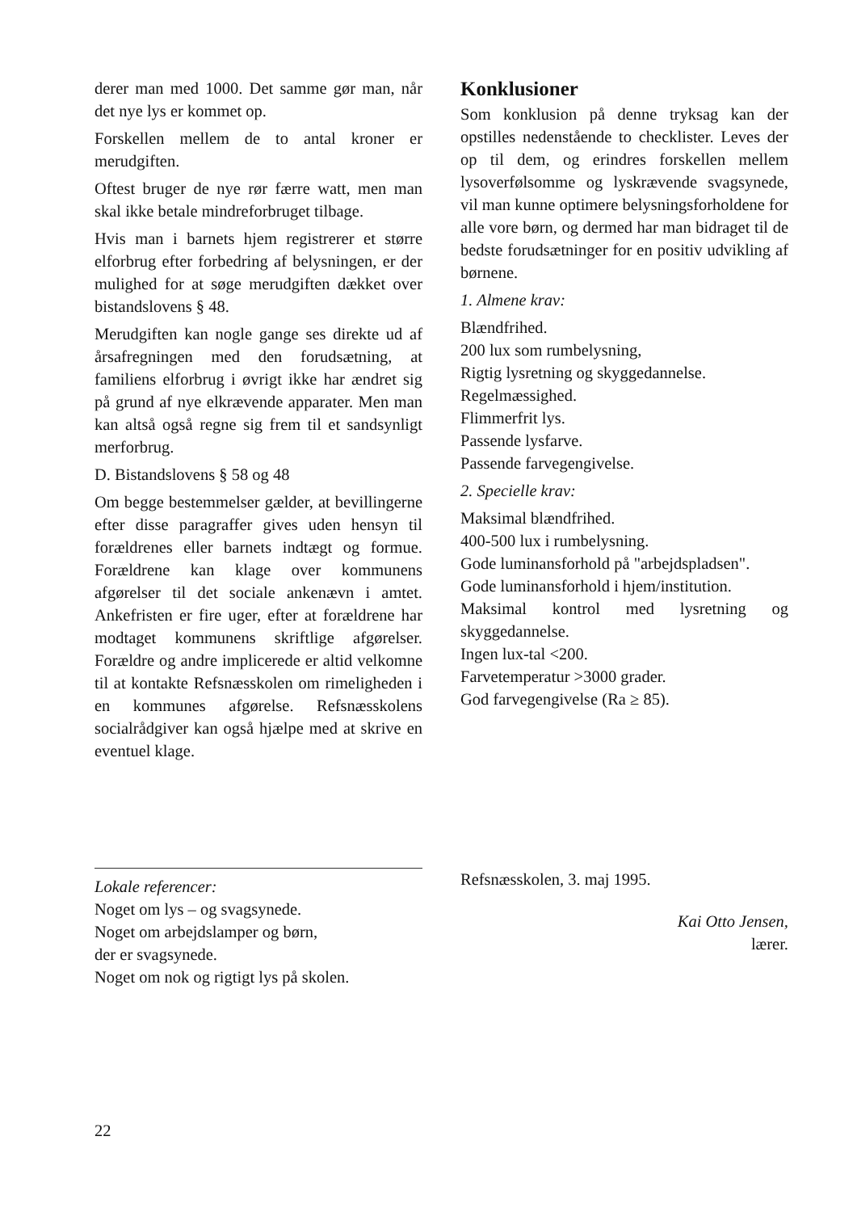derer man med 1000. Det samme gør man, når det nye lys er kommet op.
Forskellen mellem de to antal kroner er merudgiften.
Oftest bruger de nye rør færre watt, men man skal ikke betale mindreforbruget tilbage.
Hvis man i barnets hjem registrerer et større elforbrug efter forbedring af belysningen, er der mulighed for at søge merudgiften dækket over bistandslovens § 48.
Merudgiften kan nogle gange ses direkte ud af årsafregningen med den forudsætning, at familiens elforbrug i øvrigt ikke har ændret sig på grund af nye elkrævende apparater. Men man kan altså også regne sig frem til et sandsynligt merforbrug.
D. Bistandslovens § 58 og 48
Om begge bestemmelser gælder, at bevillingerne efter disse paragraffer gives uden hensyn til forældrenes eller barnets indtægt og formue. Forældrene kan klage over kommunens afgørelser til det sociale ankenævn i amtet. Ankefristen er fire uger, efter at forældrene har modtaget kommunens skriftlige afgørelser. Forældre og andre implicerede er altid velkomne til at kontakte Refsnæsskolen om rimeligheden i en kommunes afgørelse. Refsnæsskolens socialrådgiver kan også hjælpe med at skrive en eventuel klage.
Konklusioner
Som konklusion på denne tryksag kan der opstilles nedenstående to checklister. Leves der op til dem, og erindres forskellen mellem lysoverfølsomme og lyskrævende svagsynede, vil man kunne optimere belysningsforholdene for alle vore børn, og dermed har man bidraget til de bedste forudsætninger for en positiv udvikling af børnene.
1. Almene krav:
Blændfrihed.
200 lux som rumbelysning,
Rigtig lysretning og skyggedannelse.
Regelmæssighed.
Flimmerfrit lys.
Passende lysfarve.
Passende farvegengivelse.
2. Specielle krav:
Maksimal blændfrihed.
400-500 lux i rumbelysning.
Gode luminansforhold på "arbejdspladsen".
Gode luminansforhold i hjem/institution.
Maksimal kontrol med lysretning og skyggedannelse.
Ingen lux-tal <200.
Farvetemperatur >3000 grader.
God farvegengivelse (Ra ≥ 85).
Lokale referencer:
Noget om lys – og svagsynede.
Noget om arbejdslamper og børn,
der er svagsynede.
Noget om nok og rigtigt lys på skolen.
Refsnæsskolen, 3. maj 1995.
Kai Otto Jensen,
lærer.
22